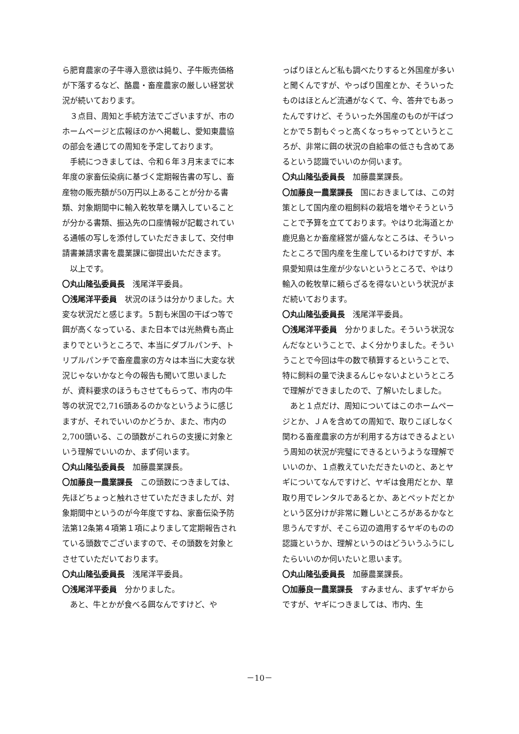ら肥育農家の子牛導入意欲は鈍り、子牛販売価格が下落するなど、酪農・畜産農家の厳しい経営状況が続いております。
３点目、周知と手続方法でございますが、市のホームページと広報ほのかへ掲載し、愛知東農協の部会を通じての周知を予定しております。
手続につきましては、令和６年３月末までに本年度の家畜伝染病に基づく定期報告書の写し、畜産物の販売額が50万円以上あることが分かる書類、対象期間中に輸入乾牧草を購入していることが分かる書類、振込先の口座情報が記載されている通帳の写しを添付していただきまして、交付申請書兼請求書を農業課に御提出いただきます。
以上です。
〇丸山隆弘委員長　浅尾洋平委員。
〇浅尾洋平委員　状況のほうは分かりました。大変な状況だと感じます。５割も米国の干ばつ等で餌が高くなっている、また日本では光熱費も高止まりでというところで、本当にダブルパンチ、トリプルパンチで畜産農家の方々は本当に大変な状況じゃないかなと今の報告も聞いて思いましたが、資料要求のほうもさせてもらって、市内の牛等の状況で2,716頭あるのかなというように感じますが、それでいいのかどうか、また、市内の2,700頭いる、この頭数がこれらの支援に対象という理解でいいのか、まず伺います。
〇丸山隆弘委員長　加藤農業課長。
〇加藤良一農業課長　この頭数につきましては、先ほどちょっと触れさせていただきましたが、対象期間中というのが今年度ですね、家畜伝染予防法第12条第４項第１項によりまして定期報告されている頭数でございますので、その頭数を対象とさせていただいております。
〇丸山隆弘委員長　浅尾洋平委員。
〇浅尾洋平委員　分かりました。
あと、牛とかが食べる餌なんですけど、や
っぱりほとんど私も調べたりすると外国産が多いと聞くんですが、やっぱり国産とか、そういったものはほとんど流通がなくて、今、答弁でもあったんですけど、そういった外国産のものが干ばつとかで５割もぐっと高くなっちゃってというところが、非常に餌の状況の自給率の低さも含めてあるという認識でいいのか伺います。
〇丸山隆弘委員長　加藤農業課長。
〇加藤良一農業課長　国におきましては、この対策として国内産の粗飼料の栽培を増やそうということで予算を立てております。やはり北海道とか鹿児島とか畜産経営が盛んなところは、そういったところで国内産を生産しているわけですが、本県愛知県は生産が少ないというところで、やはり輸入の乾牧草に頼らざるを得ないという状況がまだ続いております。
〇丸山隆弘委員長　浅尾洋平委員。
〇浅尾洋平委員　分かりました。そういう状況なんだなということで、よく分かりました。そういうことで今回は牛の数で積算するということで、特に飼料の量で決まるんじゃないよというところで理解ができましたので、了解いたしました。
あと１点だけ、周知についてはこのホームページとか、ＪＡを含めての周知で、取りこぼしなく関わる畜産農家の方が利用する方はできるよという周知の状況が完璧にできるというような理解でいいのか、１点教えていただきたいのと、あとヤギについてなんですけど、ヤギは食用だとか、草取り用でレンタルであるとか、あとペットだとかという区分けが非常に難しいところがあるかなと思うんですが、そこら辺の適用するヤギのものの認識というか、理解というのはどういうふうにしたらいいのか伺いたいと思います。
〇丸山隆弘委員長　加藤農業課長。
〇加藤良一農業課長　すみません、まずヤギからですが、ヤギにつきましては、市内、生
－10－